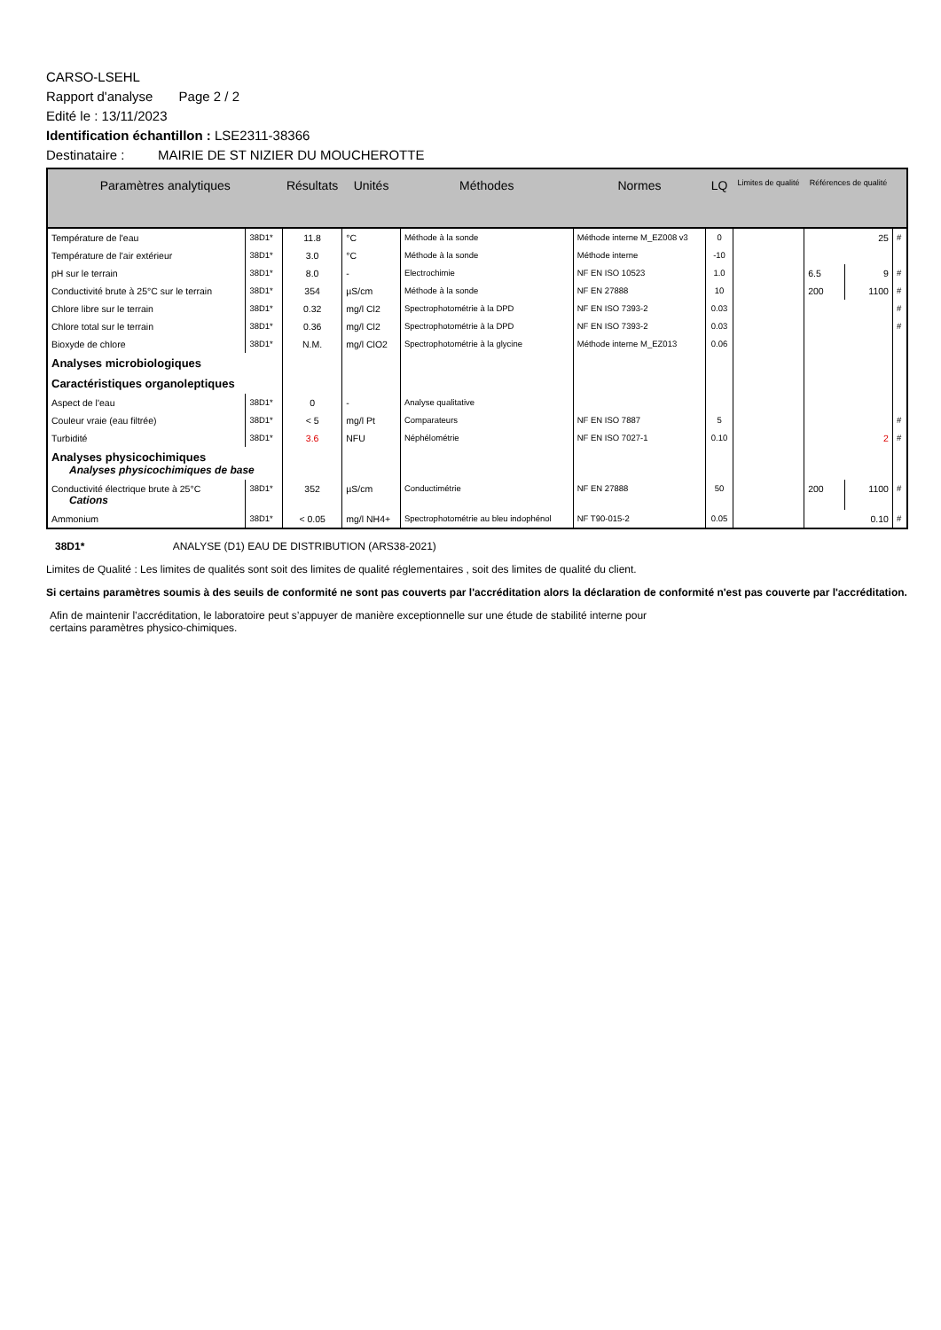CARSO-LSEHL
Rapport d'analyse Page 2 / 2
Edité le : 13/11/2023
Identification échantillon : LSE2311-38366
Destinataire : MAIRIE DE ST NIZIER DU MOUCHEROTTE
| Paramètres analytiques | | Résultats | Unités | Méthodes | Normes | LQ | Limites de qualité | Références de qualité | | |
| --- | --- | --- | --- | --- | --- | --- | --- | --- | --- | --- |
| Température de l'eau | 38D1* | 11.8 | °C | Méthode à la sonde | Méthode interne M_EZ008 v3 | 0 | | 25 | | # |
| Température de l'air extérieur | 38D1* | 3.0 | °C | Méthode à la sonde | Méthode interne | -10 | | | | |
| pH sur le terrain | 38D1* | 8.0 | - | Electrochimie | NF EN ISO 10523 | 1.0 | | 6.5 | 9 | # |
| Conductivité brute à 25°C sur le terrain | 38D1* | 354 | µS/cm | Méthode à la sonde | NF EN 27888 | 10 | | 200 | 1100 | # |
| Chlore libre sur le terrain | 38D1* | 0.32 | mg/l Cl2 | Spectrophotométrie à la DPD | NF EN ISO 7393-2 | 0.03 | | | | # |
| Chlore total sur le terrain | 38D1* | 0.36 | mg/l Cl2 | Spectrophotométrie à la DPD | NF EN ISO 7393-2 | 0.03 | | | | # |
| Bioxyde de chlore | 38D1* | N.M. | mg/l ClO2 | Spectrophotométrie à la glycine | Méthode interne M_EZ013 | 0.06 | | | | |
| Analyses microbiologiques | | | | | | | | | | |
| Caractéristiques organoleptiques | | | | | | | | | | |
| Aspect de l'eau | 38D1* | 0 | - | Analyse qualitative | | | | | | |
| Couleur vraie (eau filtrée) | 38D1* | < 5 | mg/l Pt | Comparateurs | NF EN ISO 7887 | 5 | | | | # |
| Turbidité | 38D1* | 3.6 | NFU | Néphélométrie | NF EN ISO 7027-1 | 0.10 | | 2 | | # |
| Analyses physicochimiques Analyses physicochimiques de base | | | | | | | | | | |
| Conductivité électrique brute à 25°C Cations | 38D1* | 352 | µS/cm | Conductimétrie | NF EN 27888 | 50 | | 200 | 1100 | # |
| Ammonium | 38D1* | < 0.05 | mg/l NH4+ | Spectrophotométrie au bleu indophénol | NF T90-015-2 | 0.05 | | 0.10 | | # |
38D1* ANALYSE (D1) EAU DE DISTRIBUTION (ARS38-2021)
Limites de Qualité : Les limites de qualités sont soit des limites de qualité réglementaires , soit des limites de qualité du client.
Si certains paramètres soumis à des seuils de conformité ne sont pas couverts par l'accréditation alors la déclaration de conformité n'est pas couverte par l'accréditation.
Afin de maintenir l’accréditation, le laboratoire peut s’appuyer de manière exceptionnelle sur une étude de stabilité interne pour
certains paramètres physico-chimiques.